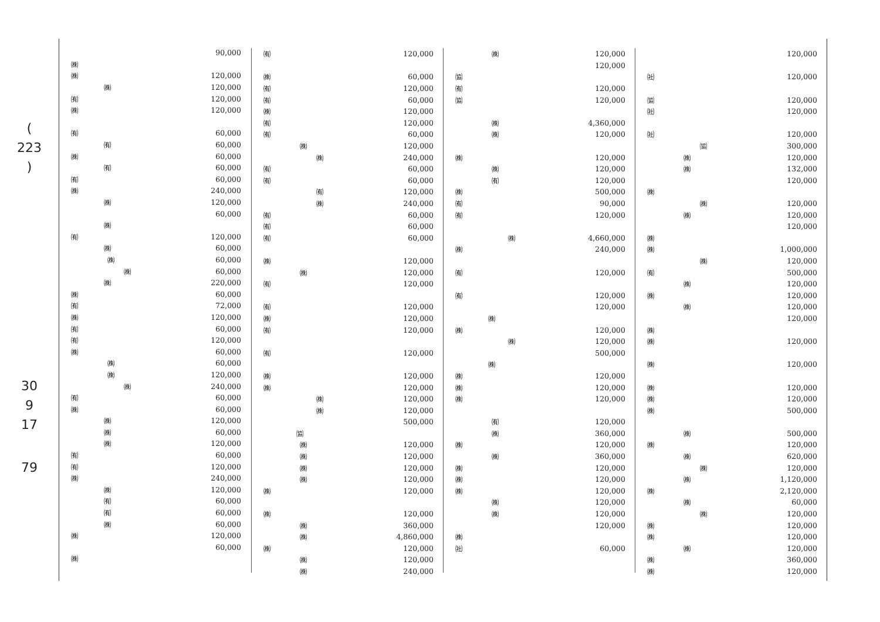(
223
)
30
9
17
79
| | 90,000 |
| ㈱ | |
| ㈱ | 120,000 |
| ㈱ | 120,000 |
| ㈲ | 120,000 |
| ㈱ | 120,000 |
| ㈲ | 60,000 |
| ㈲ | 60,000 |
| ㈱ | 60,000 |
| ㈲ | 60,000 |
| ㈲ | 60,000 |
| ㈱ | 240,000 |
| ㈱ | 120,000 |
| | 60,000 |
| ㈱ | |
| ㈲ | 120,000 |
| ㈱ | 60,000 |
| ㈱ | 60,000 |
| ㈱ | 60,000 |
| ㈱ | 220,000 |
| ㈱ | 60,000 |
| ㈲ | 72,000 |
| ㈱ | 120,000 |
| ㈲ | 60,000 |
| ㈲ | 120,000 |
| ㈱ | 60,000 |
| ㈱ | 60,000 |
| ㈱ | 120,000 |
| ㈱ | 240,000 |
| ㈲ | 60,000 |
| ㈱ | 60,000 |
| ㈱ | 120,000 |
| ㈱ | 60,000 |
| ㈱ | 120,000 |
| ㈲ | 60,000 |
| ㈲ | 120,000 |
| ㈱ | 240,000 |
| ㈱ | 120,000 |
| ㈲ | 60,000 |
| ㈲ | 60,000 |
| ㈱ | 60,000 |
| ㈱ | 120,000 |
| | 60,000 |
| ㈱ | |
| ㈲ | 120,000 |
| ㈱ | 60,000 |
| ㈲ | 120,000 |
| ㈲ | 60,000 |
| ㈱ | 120,000 |
| ㈲ | 120,000 |
| ㈲ | 60,000 |
| ㈱ | 120,000 |
| ㈱ | 240,000 |
| ㈲ | 60,000 |
| ㈲ | 60,000 |
| ㈲ | 120,000 |
| ㈱ | 240,000 |
| ㈲ | 60,000 |
| ㈲ | 60,000 |
| ㈲ | 60,000 |
| ㈱ | 120,000 |
| ㈱ | 120,000 |
| ㈲ | 120,000 |
| ㈲ | 120,000 |
| ㈱ | 120,000 |
| ㈲ | 120,000 |
| ㈲ | 120,000 |
| ㈱ | 120,000 |
| ㈱ | 120,000 |
| ㈱ | 120,000 |
| ㈱ | 120,000 |
| | 500,000 |
| ㈿ | |
| ㈱ | 120,000 |
| ㈱ | 120,000 |
| ㈱ | 120,000 |
| ㈱ | 120,000 |
| ㈱ | 120,000 |
| ㈱ | 120,000 |
| ㈱ | 360,000 |
| ㈱ | 4,860,000 |
| ㈱ | 120,000 |
| ㈱ | 120,000 |
| ㈱ | 240,000 |
| ㈱ | 120,000 |
| | 120,000 |
| ㈿ | |
| ㈲ | 120,000 |
| ㈿ | 120,000 |
| ㈱ | 4,360,000 |
| ㈱ | 120,000 |
| ㈱ | 120,000 |
| ㈱ | 120,000 |
| ㈲ | 120,000 |
| ㈱ | 500,000 |
| ㈲ | 90,000 |
| ㈲ | 120,000 |
| ㈱ | 4,660,000 |
| ㈱ | 240,000 |
| ㈲ | 120,000 |
| ㈲ | 120,000 |
| | 120,000 |
| ㈱ | |
| ㈱ | 120,000 |
| ㈱ | 120,000 |
| | 500,000 |
| ㈱ | |
| ㈱ | 120,000 |
| ㈱ | 120,000 |
| ㈱ | 120,000 |
| ㈲ | 120,000 |
| ㈱ | 360,000 |
| ㈱ | 120,000 |
| ㈱ | 360,000 |
| ㈱ | 120,000 |
| ㈱ | 120,000 |
| ㈱ | 120,000 |
| ㈱ | 120,000 |
| ㈱ | 120,000 |
| | 120,000 |
| ㈱ | |
| ㈳ | 60,000 |
| | 120,000 |
| ㈳ | 120,000 |
| ㈿ | 120,000 |
| ㈳ | 120,000 |
| ㈳ | 120,000 |
| ㈿ | 300,000 |
| ㈱ | 120,000 |
| ㈱ | 132,000 |
| | 120,000 |
| ㈱ | |
| ㈱ | 120,000 |
| ㈱ | 120,000 |
| | 120,000 |
| ㈱ | |
| ㈱ | 1,000,000 |
| ㈱ | 120,000 |
| ㈲ | 500,000 |
| ㈱ | 120,000 |
| ㈱ | 120,000 |
| ㈱ | 120,000 |
| | 120,000 |
| ㈱ | |
| ㈱ | 120,000 |
| ㈱ | 120,000 |
| ㈱ | 120,000 |
| ㈱ | 120,000 |
| ㈱ | 500,000 |
| ㈱ | 500,000 |
| ㈱ | 120,000 |
| ㈱ | 620,000 |
| ㈱ | 120,000 |
| ㈱ | 1,120,000 |
| ㈱ | 2,120,000 |
| ㈱ | 60,000 |
| ㈱ | 120,000 |
| ㈱ | 120,000 |
| ㈱ | 120,000 |
| ㈱ | 120,000 |
| ㈱ | 360,000 |
| ㈱ | 120,000 |